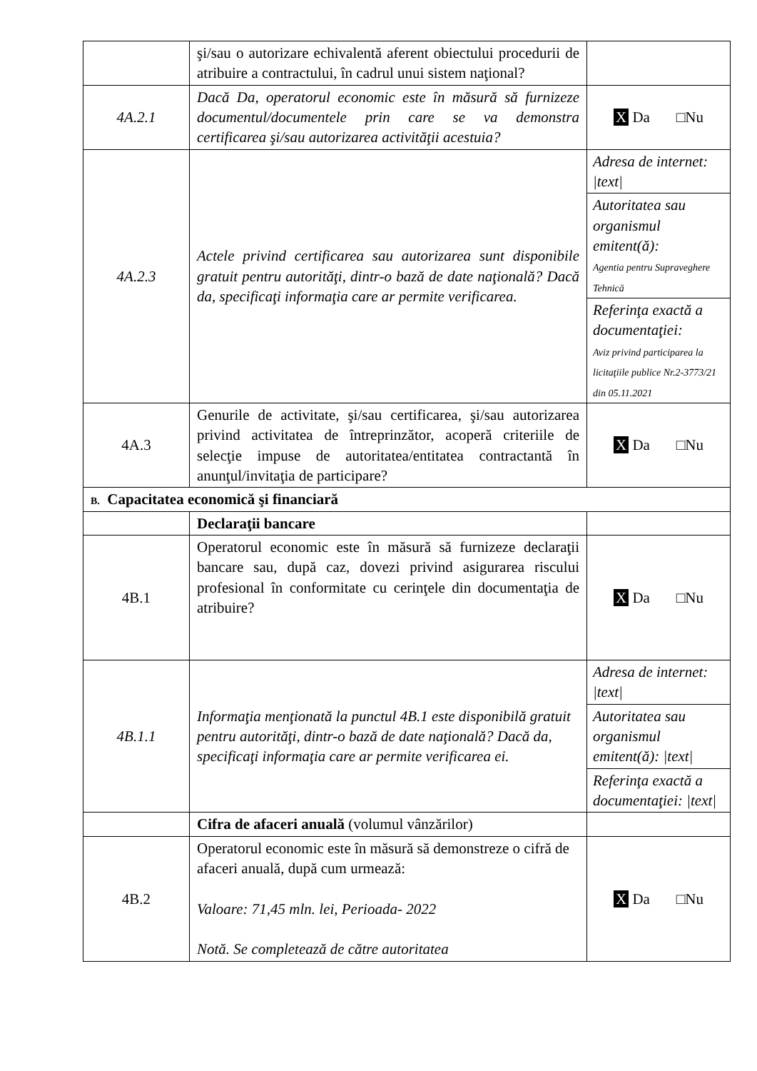| | şi/sau o autorizare echivalentă aferent obiectului procedurii de atribuire a contractului, în cadrul unui sistem naţional? | |
| 4A.2.1 | Dacă Da, operatorul economic este în măsură să furnizeze documentul/documentele prin care se va demonstra certificarea şi/sau autorizarea activităţii acestuia? | X Da □Nu |
| 4A.2.3 | Actele privind certificarea sau autorizarea sunt disponibile gratuit pentru autorităţi, dintr-o bază de date naţională? Dacă da, specificaţi informaţia care ar permite verificarea. | Adresa de internet: /text/ Autoritatea sau organismul emitent(ă): Agentia pentru Supraveghere Tehnică Referinţa exactă a documentaţiei: Aviz privind participarea la licitaţiile publice Nr.2-3773/21 din 05.11.2021 |
| 4A.3 | Genurile de activitate, şi/sau certificarea, şi/sau autorizarea privind activitatea de întreprinzător, acoperă criteriile de selecţie impuse de autoritatea/entitatea contractantă în anunţul/invitaţia de participare? | X Da □Nu |
| B. Capacitatea economică şi financiară | | |
| | Declaraţii bancare | |
| 4B.1 | Operatorul economic este în măsură să furnizeze declaraţii bancare sau, după caz, dovezi privind asigurarea riscului profesional în conformitate cu cerinţele din documentaţia de atribuire? | X Da □Nu |
| 4B.1.1 | Informaţia menţionată la punctul 4B.1 este disponibilă gratuit pentru autorităţi, dintr-o bază de date naţională? Dacă da, specificaţi informaţia care ar permite verificarea ei. | Adresa de internet: /text/ Autoritatea sau organismul emitent(ă): /text/ Referinţa exactă a documentaţiei: /text/ |
| | Cifra de afaceri anuală (volumul vânzărilor) | |
| 4B.2 | Operatorul economic este în măsură să demonstreze o cifră de afaceri anuală, după cum urmează: Valoare: 71,45 mln. lei, Perioada- 2022 Notă. Se completează de către autoritatea | X Da □Nu |